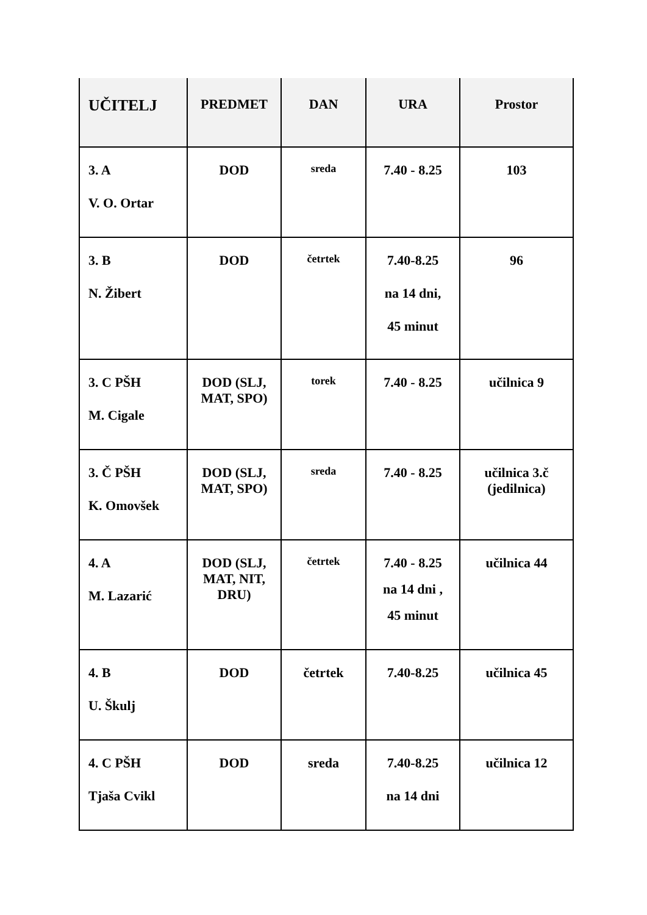| UČITELJ | PREDMET | DAN | URA | Prostor |
| --- | --- | --- | --- | --- |
| 3. A V. O. Ortar | DOD | sreda | 7.40 - 8.25 | 103 |
| 3. B N. Žibert | DOD | četrtek | 7.40-8.25 na 14 dni, 45 minut | 96 |
| 3. C PŠH M. Cigale | DOD (SLJ, MAT, SPO) | torek | 7.40 - 8.25 | učilnica 9 |
| 3. Č PŠH K. Omovšek | DOD (SLJ, MAT, SPO) | sreda | 7.40 - 8.25 | učilnica 3.č (jedilnica) |
| 4. A M. Lazarić | DOD (SLJ, MAT, NIT, DRU) | četrtek | 7.40 - 8.25 na 14 dni , 45 minut | učilnica 44 |
| 4. B U. Škulj | DOD | četrtek | 7.40-8.25 | učilnica 45 |
| 4. C PŠH Tjaša Cvikl | DOD | sreda | 7.40-8.25 na 14 dni | učilnica 12 |